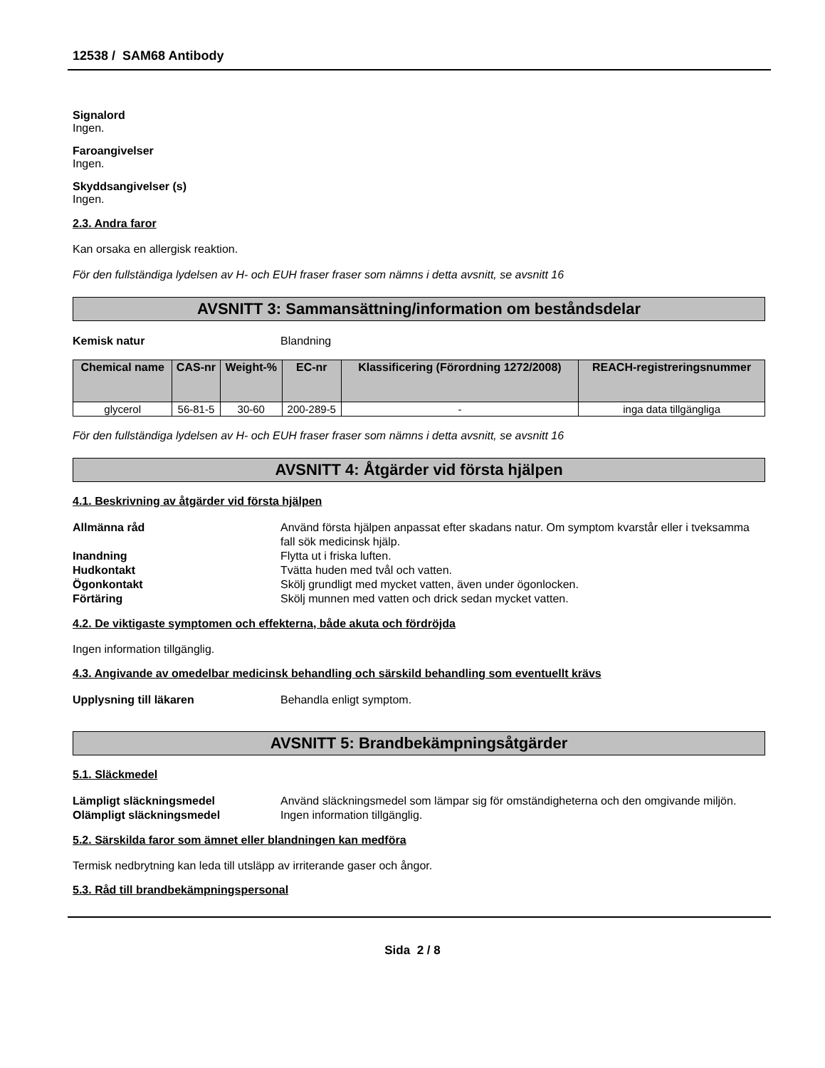12538 / SAM68 Antibody
Signalord
Ingen.
Faroangivelser
Ingen.
Skyddsangivelser (s)
Ingen.
2.3. Andra faror
Kan orsaka en allergisk reaktion.
För den fullständiga lydelsen av H- och EUH fraser fraser som nämns i detta avsnitt, se avsnitt 16
AVSNITT 3: Sammansättning/information om beståndsdelar
Kemisk natur Blandning
| Chemical name | CAS-nr | Weight-% | EC-nr | Klassificering (Förordning 1272/2008) | REACH-registreringsnummer |
| --- | --- | --- | --- | --- | --- |
| glycerol | 56-81-5 | 30-60 | 200-289-5 | - | inga data tillgängliga |
För den fullständiga lydelsen av H- och EUH fraser fraser som nämns i detta avsnitt, se avsnitt 16
AVSNITT 4: Åtgärder vid första hjälpen
4.1. Beskrivning av åtgärder vid första hjälpen
Allmänna råd Använd första hjälpen anpassat efter skadans natur. Om symptom kvarstår eller i tveksamma fall sök medicinsk hjälp.
Inandning Flytta ut i friska luften.
Hudkontakt Tvätta huden med tvål och vatten.
Ögonkontakt Skölj grundligt med mycket vatten, även under ögonlocken.
Förtäring Skölj munnen med vatten och drick sedan mycket vatten.
4.2. De viktigaste symptomen och effekterna, både akuta och fördröjda
Ingen information tillgänglig.
4.3. Angivande av omedelbar medicinsk behandling och särskild behandling som eventuellt krävs
Upplysning till läkaren Behandla enligt symptom.
AVSNITT 5: Brandbekämpningsåtgärder
5.1. Släckmedel
Lämpligt släckningsmedel Använd släckningsmedel som lämpar sig för omständigheterna och den omgivande miljön.
Olämpligt släckningsmedel Ingen information tillgänglig.
5.2. Särskilda faror som ämnet eller blandningen kan medföra
Termisk nedbrytning kan leda till utsläpp av irriterande gaser och ångor.
5.3. Råd till brandbekämpningspersonal
Sida 2 / 8